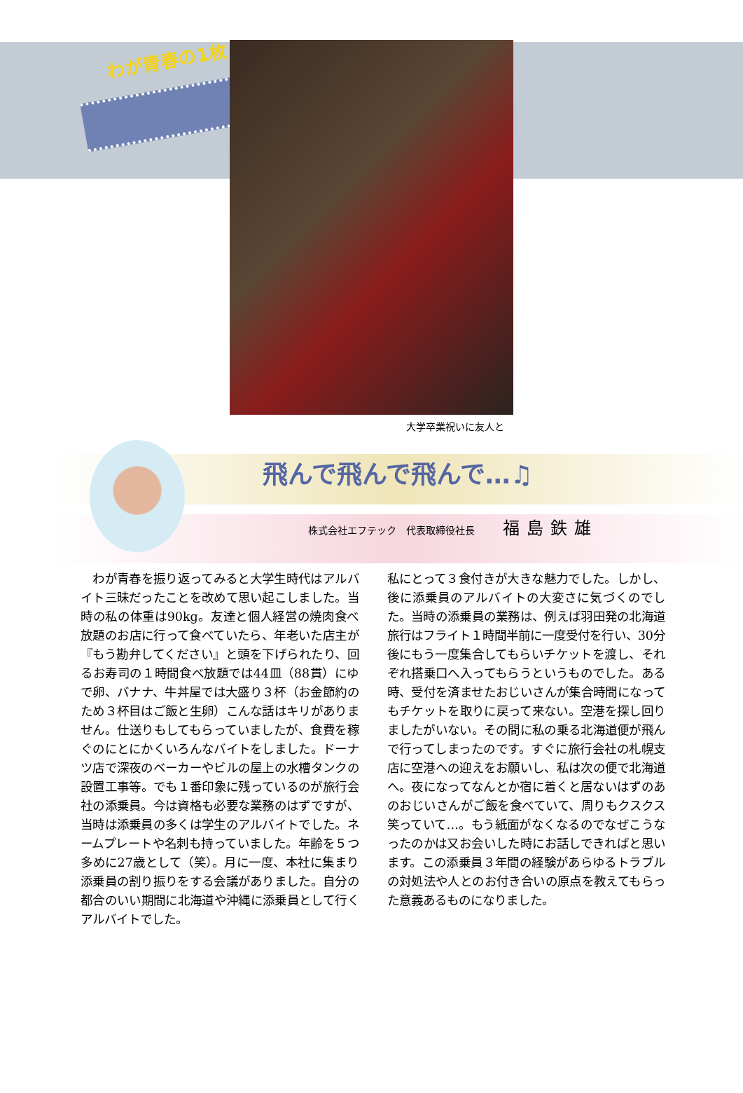わが青春の1枚
大学卒業祝いに友人と
飛んで飛んで飛んで…♫
株式会社エフテック　代表取締役社長 福島鉄雄
　わが青春を振り返ってみると大学生時代はアルバイト三昧だったことを改めて思い起こしました。当時の私の体重は90kg。友達と個人経営の焼肉食べ放題のお店に行って食べていたら、年老いた店主が『もう勘弁してください』と頭を下げられたり、回るお寿司の１時間食べ放題では44皿（88貫）にゆで卵、バナナ、牛丼屋では大盛り３杯（お金節約のため３杯目はご飯と生卵）こんな話はキリがありません。仕送りもしてもらっていましたが、食費を稼ぐのにとにかくいろんなバイトをしました。ドーナツ店で深夜のベーカーやビルの屋上の水槽タンクの設置工事等。でも１番印象に残っているのが旅行会社の添乗員。今は資格も必要な業務のはずですが、当時は添乗員の多くは学生のアルバイトでした。ネームプレートや名刺も持っていました。年齢を５つ多めに27歳として（笑）。月に一度、本社に集まり添乗員の割り振りをする会議がありました。自分の都合のいい期間に北海道や沖縄に添乗員として行くアルバイトでした。
私にとって３食付きが大きな魅力でした。しかし、後に添乗員のアルバイトの大変さに気づくのでした。当時の添乗員の業務は、例えば羽田発の北海道旅行はフライト１時間半前に一度受付を行い、30分後にもう一度集合してもらいチケットを渡し、それぞれ搭乗口へ入ってもらうというものでした。ある時、受付を済ませたおじいさんが集合時間になってもチケットを取りに戻って来ない。空港を探し回りましたがいない。その間に私の乗る北海道便が飛んで行ってしまったのです。すぐに旅行会社の札幌支店に空港への迎えをお願いし、私は次の便で北海道へ。夜になってなんとか宿に着くと居ないはずのあのおじいさんがご飯を食べていて、周りもクスクス笑っていて…。もう紙面がなくなるのでなぜこうなったのかは又お会いした時にお話しできればと思います。この添乗員３年間の経験があらゆるトラブルの対処法や人とのお付き合いの原点を教えてもらった意義あるものになりました。